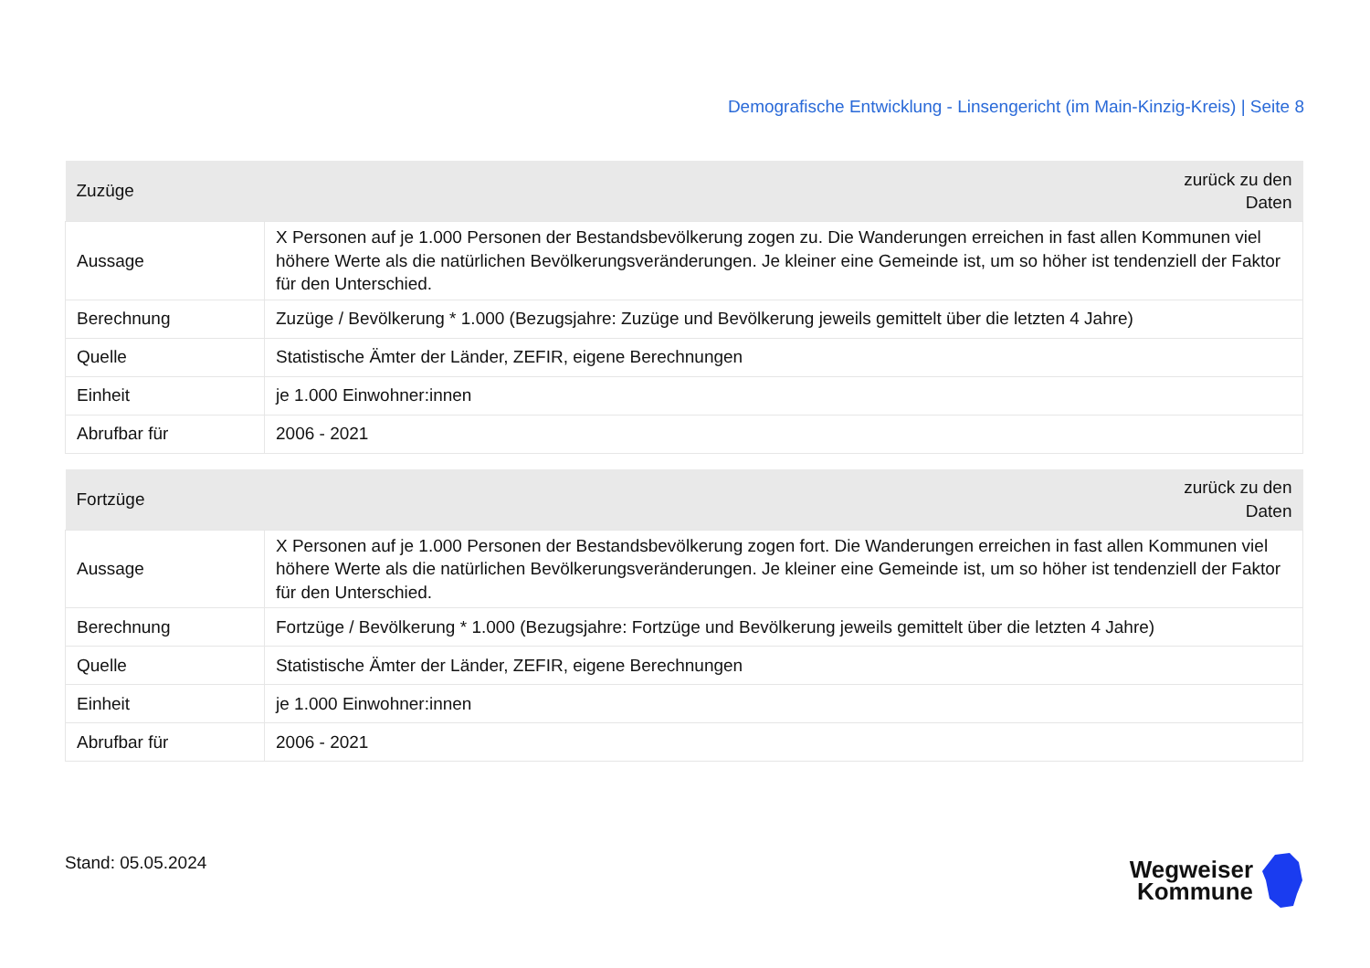Demografische Entwicklung - Linsengericht (im Main-Kinzig-Kreis) | Seite 8
| Zuzüge | zurück zu den Daten |
| Aussage | X Personen auf je 1.000 Personen der Bestandsbevölkerung zogen zu. Die Wanderungen erreichen in fast allen Kommunen viel höhere Werte als die natürlichen Bevölkerungsveränderungen. Je kleiner eine Gemeinde ist, um so höher ist tendenziell der Faktor für den Unterschied. |
| Berechnung | Zuzüge / Bevölkerung * 1.000 (Bezugsjahre: Zuzüge und Bevölkerung jeweils gemittelt über die letzten 4 Jahre) |
| Quelle | Statistische Ämter der Länder, ZEFIR, eigene Berechnungen |
| Einheit | je 1.000 Einwohner:innen |
| Abrufbar für | 2006 - 2021 |
| Fortzüge | zurück zu den Daten |
| Aussage | X Personen auf je 1.000 Personen der Bestandsbevölkerung zogen fort. Die Wanderungen erreichen in fast allen Kommunen viel höhere Werte als die natürlichen Bevölkerungsveränderungen. Je kleiner eine Gemeinde ist, um so höher ist tendenziell der Faktor für den Unterschied. |
| Berechnung | Fortzüge / Bevölkerung * 1.000 (Bezugsjahre: Fortzüge und Bevölkerung jeweils gemittelt über die letzten 4 Jahre) |
| Quelle | Statistische Ämter der Länder, ZEFIR, eigene Berechnungen |
| Einheit | je 1.000 Einwohner:innen |
| Abrufbar für | 2006 - 2021 |
Stand: 05.05.2024
Wegweiser
Kommune